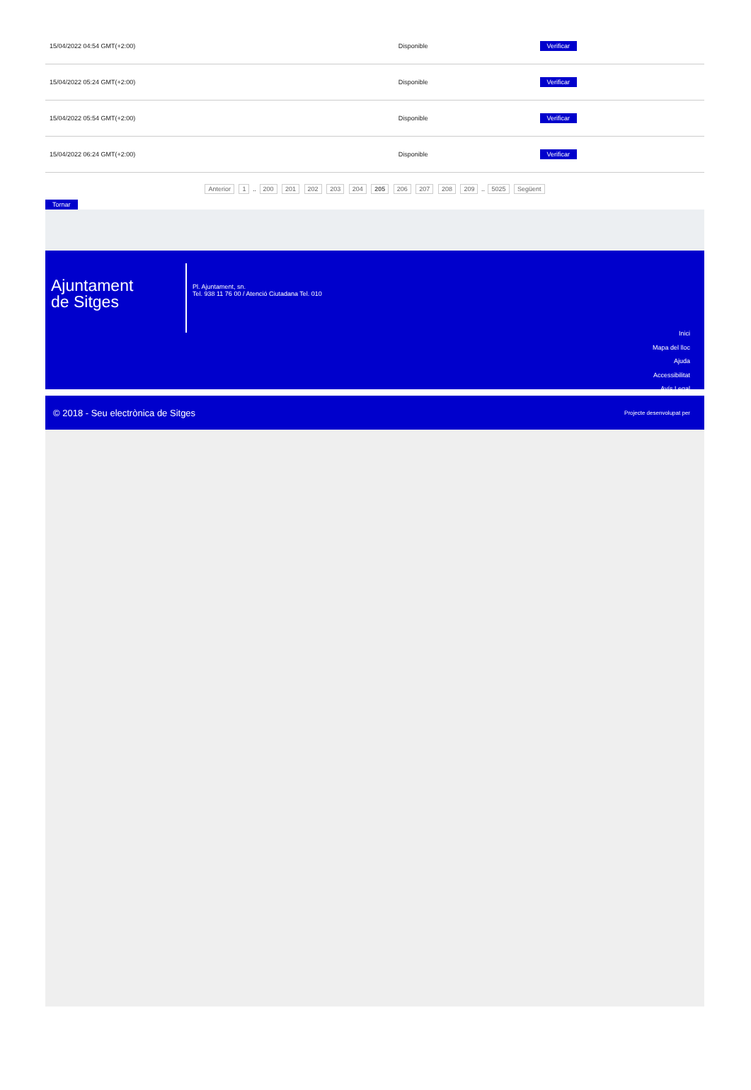| 15/04/2022 04:54 GMT(+2:00) | Disponible | Verificar |
| 15/04/2022 05:24 GMT(+2:00) | Disponible | Verificar |
| 15/04/2022 05:54 GMT(+2:00) | Disponible | Verificar |
| 15/04/2022 06:24 GMT(+2:00) | Disponible | Verificar |
Anterior 1 .. 200 201 202 203 204 205 206 207 208 209 .. 5025 Següent
Tornar
Ajuntament
de Sitges
Pl. Ajuntament, sn.
Tel. 938 11 76 00 / Atenció Ciutadana Tel. 010
Inici
Mapa del lloc
Ajuda
Accessibilitat
Avís Legal
© 2018 - Seu electrònica de Sitges Projecte desenvolupat per